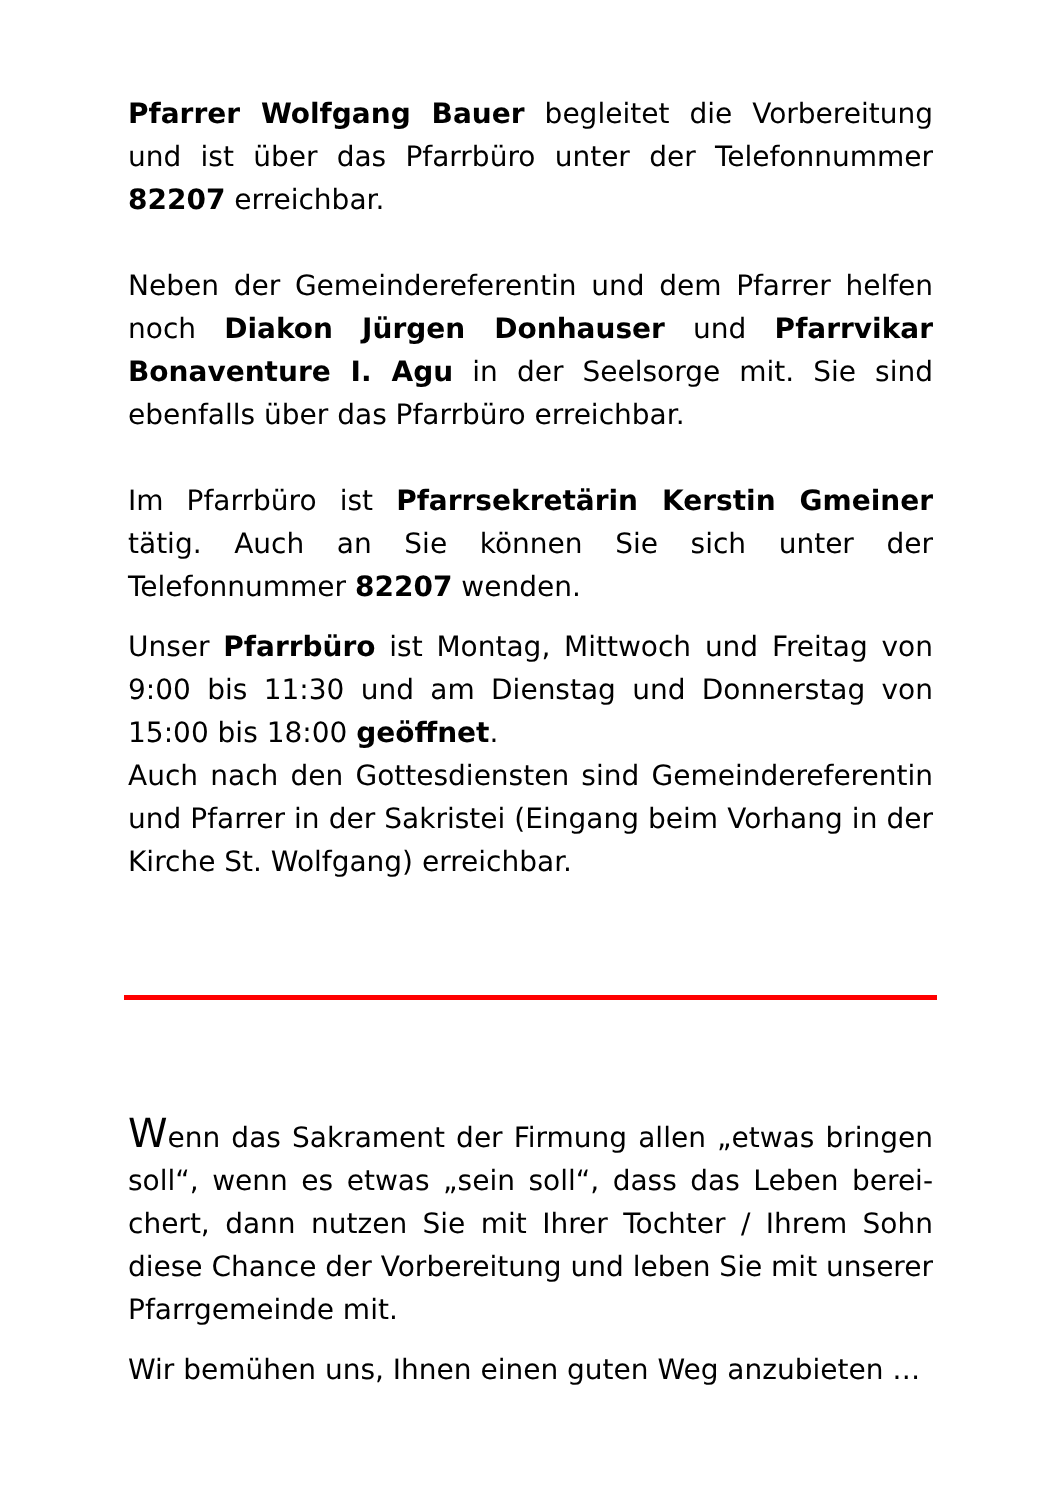Pfarrer Wolfgang Bauer begleitet die Vorbereitung und ist über das Pfarrbüro unter der Telefonnummer 82207 erreichbar.
Neben der Gemeindereferentin und dem Pfarrer helfen noch Diakon Jürgen Donhauser und Pfarrvikar Bonaventure I. Agu in der Seelsorge mit. Sie sind ebenfalls über das Pfarrbüro erreichbar.
Im Pfarrbüro ist Pfarrsekretärin Kerstin Gmeiner tätig. Auch an Sie können Sie sich unter der Telefonnummer 82207 wenden.
Unser Pfarrbüro ist Montag, Mittwoch und Freitag von 9:00 bis 11:30 und am Dienstag und Donnerstag von 15:00 bis 18:00 geöffnet.
Auch nach den Gottesdiensten sind Gemeindereferentin und Pfarrer in der Sakristei (Eingang beim Vorhang in der Kirche St. Wolfgang) erreichbar.
Wenn das Sakrament der Firmung allen „etwas bringen soll“, wenn es etwas „sein soll“, dass das Leben berei­chert, dann nutzen Sie mit Ihrer Tochter / Ihrem Sohn diese Chance der Vorbereitung und leben Sie mit unserer Pfarrgemeinde mit.
Wir bemühen uns, Ihnen einen guten Weg anzubieten …